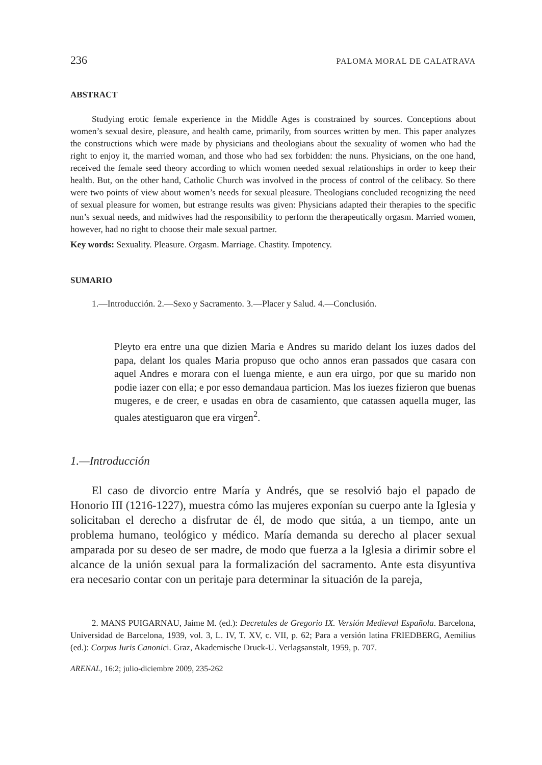236 PALOMA MORAL DE CALATRAVA
ABSTRACT
Studying erotic female experience in the Middle Ages is constrained by sources. Conceptions about women’s sexual desire, pleasure, and health came, primarily, from sources written by men. This paper analyzes the constructions which were made by physicians and theologians about the sexuality of women who had the right to enjoy it, the married woman, and those who had sex forbidden: the nuns. Physicians, on the one hand, received the female seed theory according to which women needed sexual relationships in order to keep their health. But, on the other hand, Catholic Church was involved in the process of control of the celibacy. So there were two points of view about women’s needs for sexual pleasure. Theologians concluded recognizing the need of sexual pleasure for women, but estrange results was given: Physicians adapted their therapies to the specific nun’s sexual needs, and midwives had the responsibility to perform the therapeutically orgasm. Married women, however, had no right to choose their male sexual partner.
Key words: Sexuality. Pleasure. Orgasm. Marriage. Chastity. Impotency.
SUMARIO
1.—Introducción. 2.—Sexo y Sacramento. 3.—Placer y Salud. 4.—Conclusión.
Pleyto era entre una que dizien Maria e Andres su marido delant los iuzes dados del papa, delant los quales Maria propuso que ocho annos eran passados que casara con aquel Andres e morara con el luenga miente, e aun era uirgo, por que su marido non podie iazer con ella; e por esso demandaua particion. Mas los iuezes fizieron que buenas mugeres, e de creer, e usadas en obra de casamiento, que catassen aquella muger, las quales atestiguaron que era virgen<sup>2</sup>.
1.—Introducción
El caso de divorcio entre María y Andrés, que se resolvió bajo el papado de Honorio III (1216-1227), muestra cómo las mujeres exponían su cuerpo ante la Iglesia y solicitaban el derecho a disfrutar de él, de modo que sitúa, a un tiempo, ante un problema humano, teológico y médico. María demanda su derecho al placer sexual amparada por su deseo de ser madre, de modo que fuerza a la Iglesia a dirimir sobre el alcance de la unión sexual para la formalización del sacramento. Ante esta disyuntiva era necesario contar con un peritaje para determinar la situación de la pareja,
2. MANS PUIGARNAU, Jaime M. (ed.): Decretales de Gregorio IX. Versión Medieval Española. Barcelona, Universidad de Barcelona, 1939, vol. 3, L. IV, T. XV, c. VII, p. 62; Para a versión latina FRIEDBERG, Aemilius (ed.): Corpus Iuris Canonici. Graz, Akademische Druck-U. Verlagsanstalt, 1959, p. 707.
ARENAL, 16:2; julio-diciembre 2009, 235-262